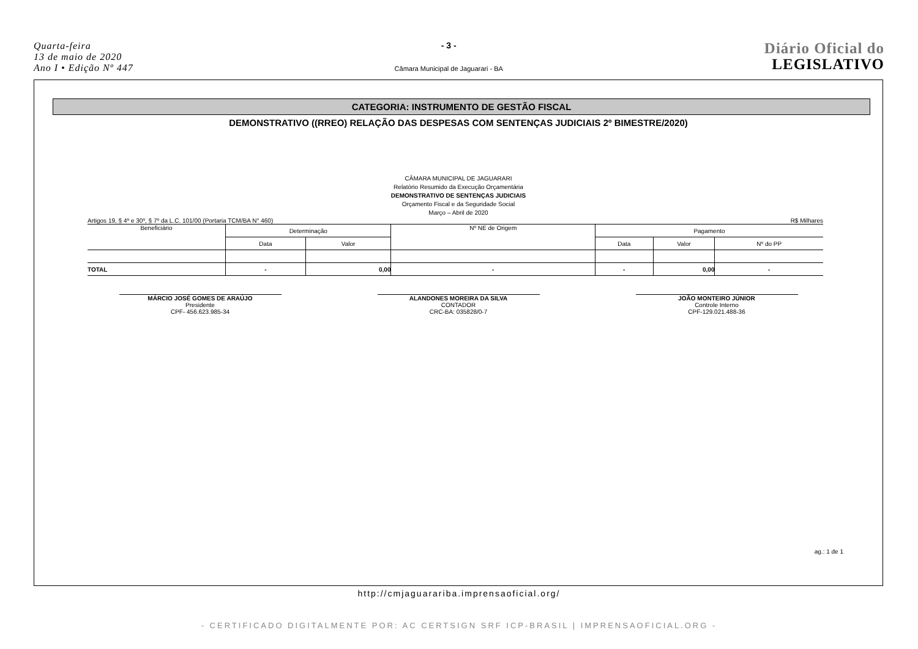Quarta-feira
13 de maio de 2020
Ano I • Edição Nº 447
- 3 -
Câmara Municipal de Jaguarari - BA
Diário Oficial do
LEGISLATIVO
CATEGORIA: INSTRUMENTO DE GESTÃO FISCAL
DEMONSTRATIVO ((RREO) RELAÇÃO DAS DESPESAS COM SENTENÇAS JUDICIAIS 2º BIMESTRE/2020)
CÂMARA MUNICIPAL DE JAGUARARI
Relatório Resumido da Execução Orçamentária
DEMONSTRATIVO DE SENTENÇAS JUDICIAIS
Orçamento Fiscal e da Seguridade Social
Março – Abril de 2020
Artigos 19, § 4º e 30º, § 7º da L.C. 101/00 (Portaria TCM/BA N° 460) R$ Milhares
| Beneficiário | Determinação | | Nº NE de Origem | Pagamento | | |
| --- | --- | --- | --- | --- | --- | --- |
| | Data | Valor | | Data | Valor | Nº do PP |
| TOTAL | - | 0,00 | - | - | 0,00 | - |
MÁRCIO JOSÉ GOMES DE ARAÚJO
Presidente
CPF- 456.623.985-34
ALANDONES MOREIRA DA SILVA
CONTADOR
CRC-BA: 035828/0-7
JOÃO MONTEIRO JÚNIOR
Controle Interno
CPF-129.021.488-36
ag.: 1 de 1
http://cmjaguarariba.imprensaoficial.org/
- CERTIFICADO DIGITALMENTE POR: AC CERTSIGN SRF ICP-BRASIL | IMPRENSAOFICIAL.ORG -